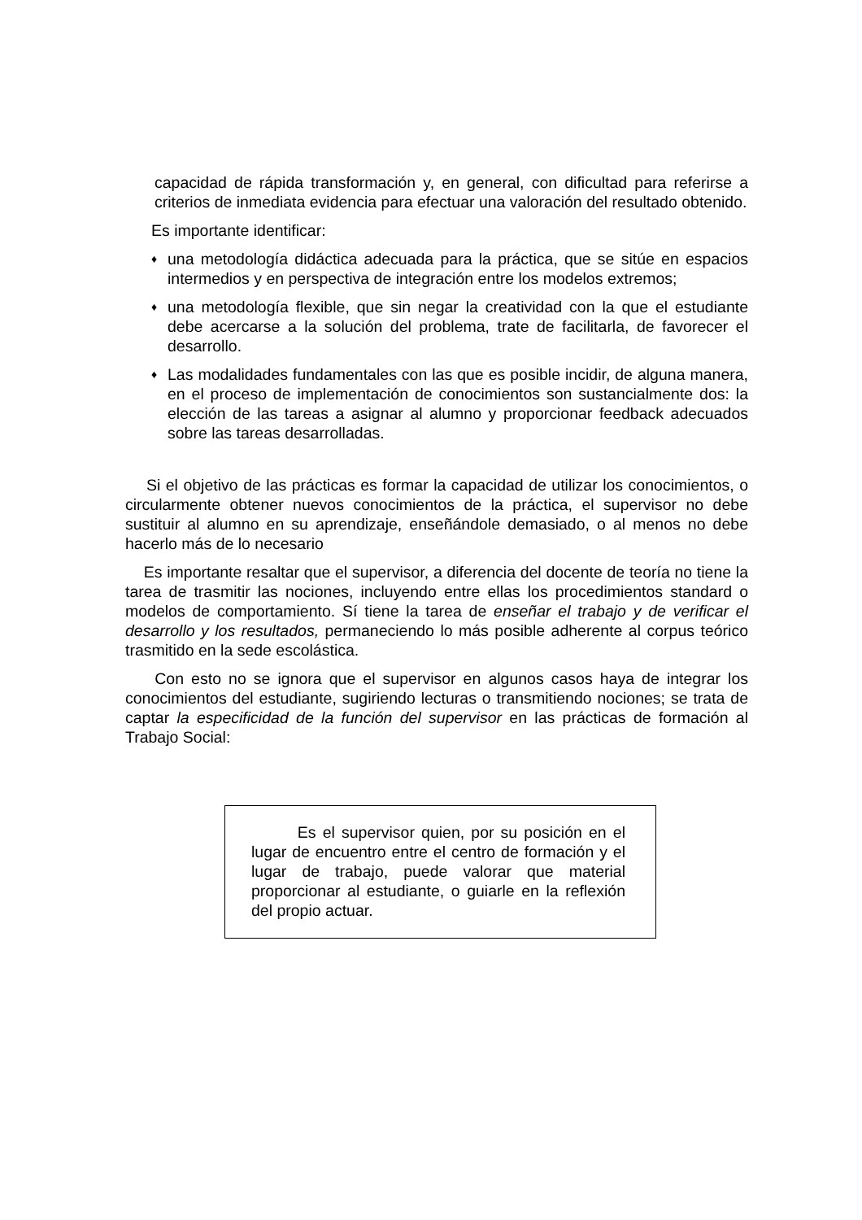capacidad de rápida transformación y, en general, con dificultad para referirse a criterios de inmediata evidencia para efectuar una valoración del resultado obtenido.
Es importante identificar:
♦
una metodología didáctica adecuada para la práctica, que se sitúe en espacios intermedios y en perspectiva de integración entre los modelos extremos;
♦
una metodología flexible, que sin negar la creatividad con la que el estudiante debe acercarse a la solución del problema, trate de facilitarla, de favorecer el desarrollo.
♦
Las modalidades fundamentales con las que es posible incidir, de alguna manera, en el proceso de implementación de conocimientos son sustancialmente dos: la elección de las tareas a asignar al alumno y proporcionar feedback adecuados sobre las tareas desarrolladas.
Si el objetivo de las prácticas es formar la capacidad de utilizar los conocimientos, o circularmente obtener nuevos conocimientos de la práctica, el supervisor no debe sustituir al alumno en su aprendizaje, enseñándole demasiado, o al menos no debe hacerlo más de lo necesario
Es importante resaltar que el supervisor, a diferencia del docente de teoría no tiene la tarea de trasmitir las nociones, incluyendo entre ellas los procedimientos standard o modelos de comportamiento. Sí tiene la tarea de enseñar el trabajo y de verificar el desarrollo y los resultados, permaneciendo lo más posible adherente al corpus teórico trasmitido en la sede escolástica.
Con esto no se ignora que el supervisor en algunos casos haya de integrar los conocimientos del estudiante, sugiriendo lecturas o transmitiendo nociones; se trata de captar la especificidad de la función del supervisor en las prácticas de formación al Trabajo Social:
Es el supervisor quien, por su posición en el lugar de encuentro entre el centro de formación y el lugar de trabajo, puede valorar que material proporcionar al estudiante, o guiarle en la reflexión del propio actuar.